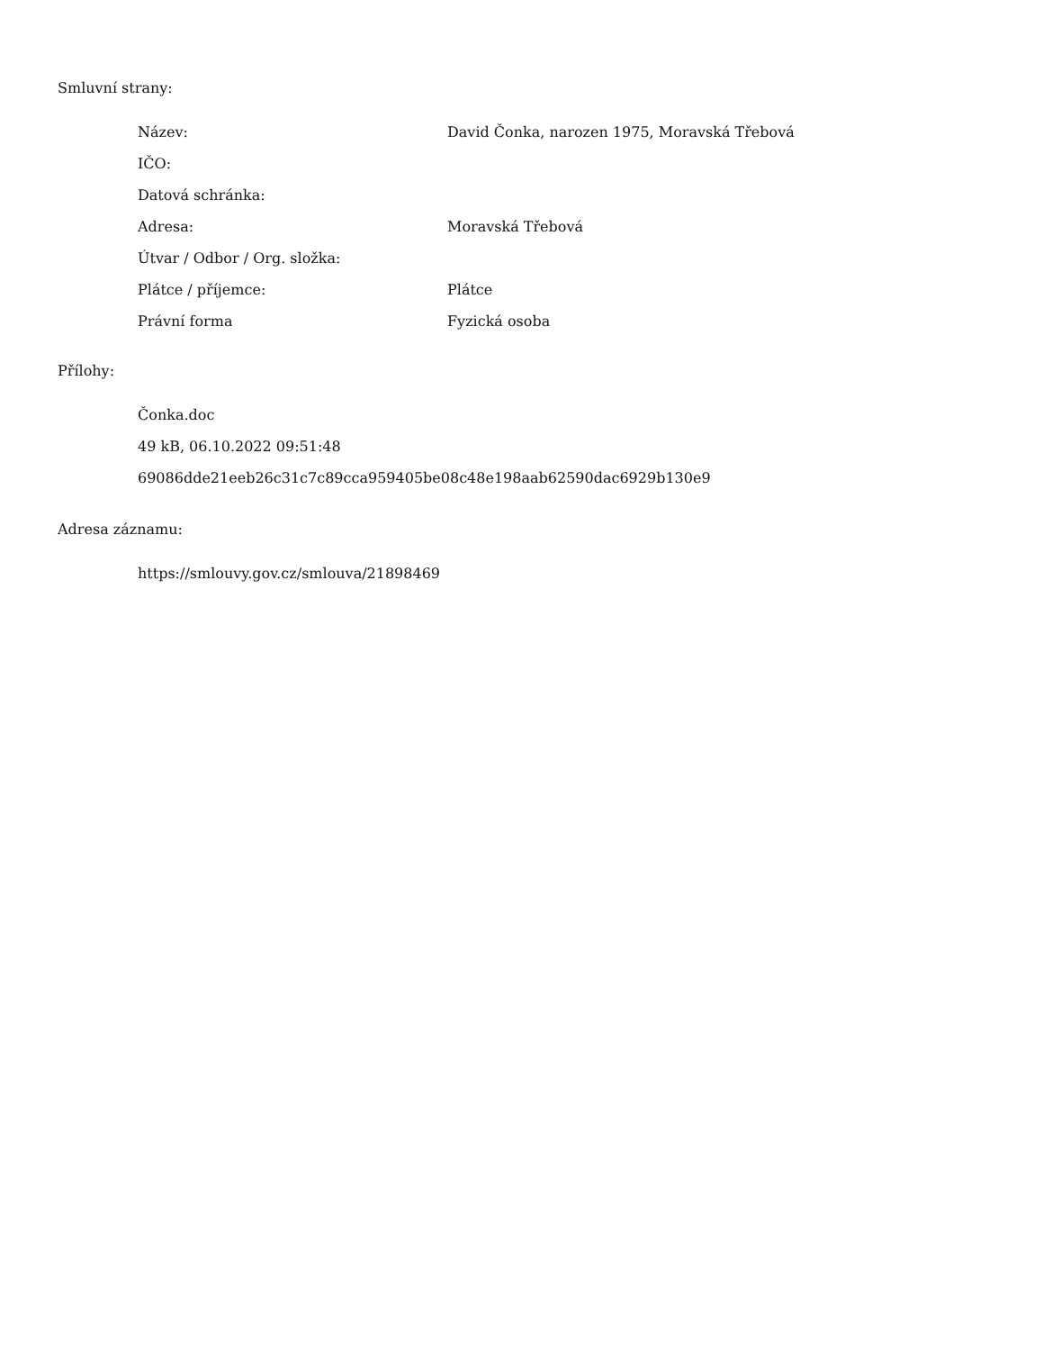Smluvní strany:
| Název: | David Čonka, narozen 1975, Moravská Třebová |
| IČO: | |
| Datová schránka: | |
| Adresa: | Moravská Třebová |
| Útvar / Odbor / Org. složka: | |
| Plátce / příjemce: | Plátce |
| Právní forma | Fyzická osoba |
Přílohy:
Čonka.doc
49 kB, 06.10.2022 09:51:48
69086dde21eeb26c31c7c89cca959405be08c48e198aab62590dac6929b130e9
Adresa záznamu:
https://smlouvy.gov.cz/smlouva/21898469